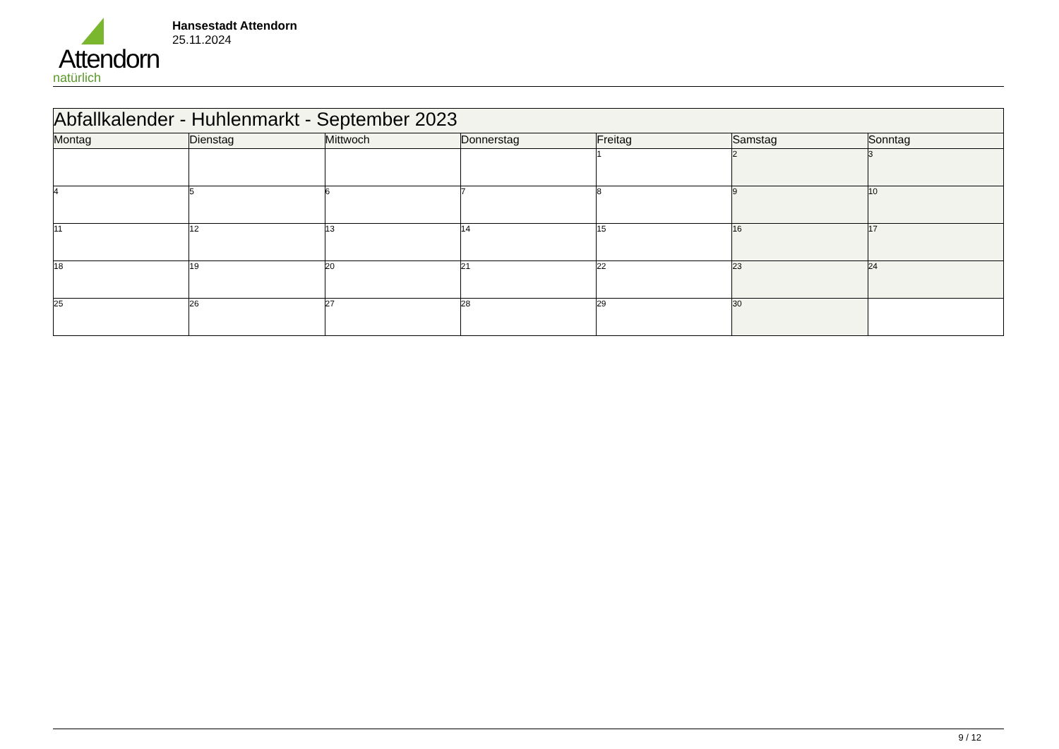Attendorn
natürlich
Hansestadt Attendorn
25.11.2024
| Abfallkalender - Huhlenmarkt - September 2023 | | | | | | |
| --- | --- | --- | --- | --- | --- | --- |
| Montag | Dienstag | Mittwoch | Donnerstag | Freitag | Samstag | Sonntag |
| | | | | 1 | 2 | 3 |
| 4 | 5 | 6 | 7 | 8 | 9 | 10 |
| 11 | 12 | 13 | 14 | 15 | 16 | 17 |
| 18 | 19 | 20 | 21 | 22 | 23 | 24 |
| 25 | 26 | 27 | 28 | 29 | 30 | |
9 / 12